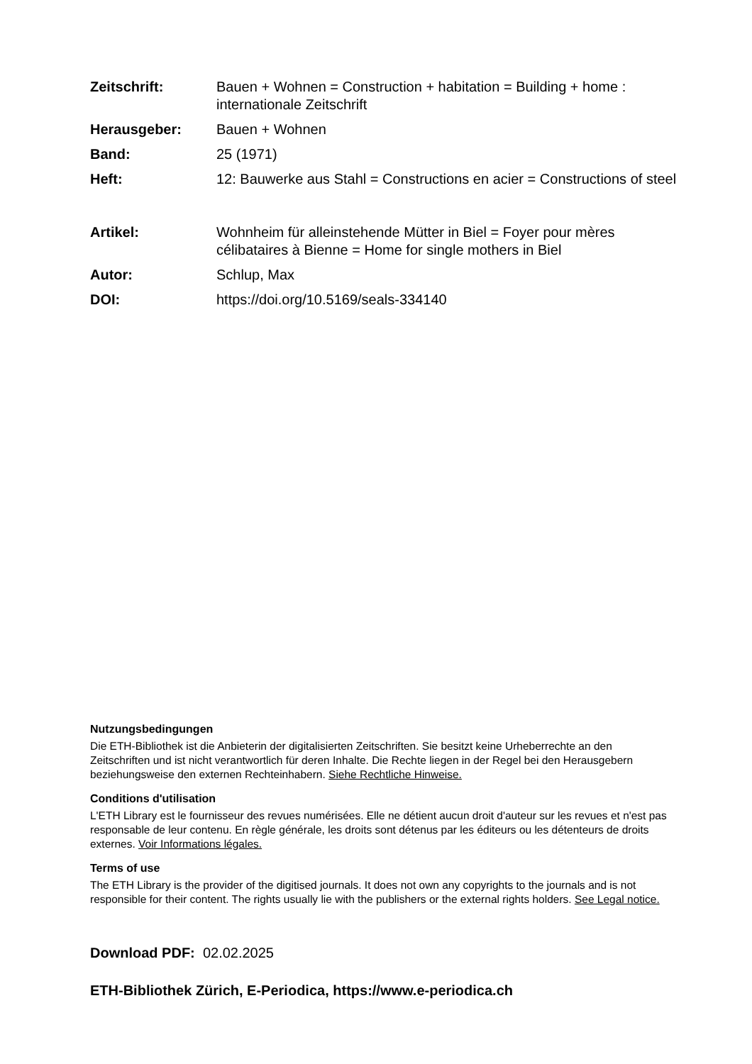Zeitschrift: Bauen + Wohnen = Construction + habitation = Building + home : internationale Zeitschrift
Herausgeber: Bauen + Wohnen
Band: 25 (1971)
Heft: 12: Bauwerke aus Stahl = Constructions en acier = Constructions of steel
Artikel: Wohnheim für alleinstehende Mütter in Biel = Foyer pour mères célibataires à Bienne = Home for single mothers in Biel
Autor: Schlup, Max
DOI: https://doi.org/10.5169/seals-334140
Nutzungsbedingungen
Die ETH-Bibliothek ist die Anbieterin der digitalisierten Zeitschriften. Sie besitzt keine Urheberrechte an den Zeitschriften und ist nicht verantwortlich für deren Inhalte. Die Rechte liegen in der Regel bei den Herausgebern beziehungsweise den externen Rechteinhabern. Siehe Rechtliche Hinweise.
Conditions d'utilisation
L'ETH Library est le fournisseur des revues numérisées. Elle ne détient aucun droit d'auteur sur les revues et n'est pas responsable de leur contenu. En règle générale, les droits sont détenus par les éditeurs ou les détenteurs de droits externes. Voir Informations légales.
Terms of use
The ETH Library is the provider of the digitised journals. It does not own any copyrights to the journals and is not responsible for their content. The rights usually lie with the publishers or the external rights holders. See Legal notice.
Download PDF: 02.02.2025
ETH-Bibliothek Zürich, E-Periodica, https://www.e-periodica.ch